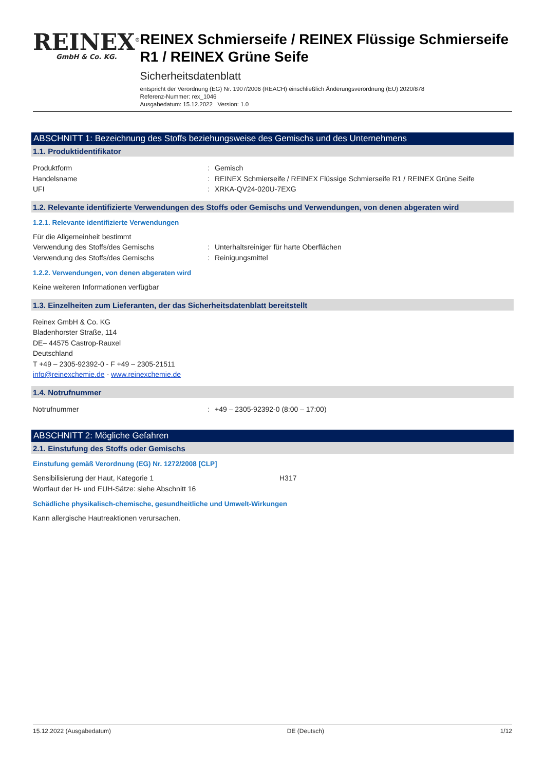REINEX<sup>®</sup>
GmbH & Co. KG.
REINEX Schmierseife / REINEX Flüssige Schmierseife R1 / REINEX Grüne Seife
Sicherheitsdatenblatt
entspricht der Verordnung (EG) Nr. 1907/2006 (REACH) einschließlich Änderungsverordnung (EU) 2020/878
Referenz-Nummer: rex_1046
Ausgabedatum: 15.12.2022 Version: 1.0
ABSCHNITT 1: Bezeichnung des Stoffs beziehungsweise des Gemischs und des Unternehmens
1.1. Produktidentifikator
Produktform : Gemisch
Handelsname : REINEX Schmierseife / REINEX Flüssige Schmierseife R1 / REINEX Grüne Seife
UFI : XRKA-QV24-020U-7EXG
1.2. Relevante identifizierte Verwendungen des Stoffs oder Gemischs und Verwendungen, von denen abgeraten wird
1.2.1. Relevante identifizierte Verwendungen
Für die Allgemeinheit bestimmt
Verwendung des Stoffs/des Gemischs : Unterhaltsreiniger für harte Oberflächen
Verwendung des Stoffs/des Gemischs : Reinigungsmittel
1.2.2. Verwendungen, von denen abgeraten wird
Keine weiteren Informationen verfügbar
1.3. Einzelheiten zum Lieferanten, der das Sicherheitsdatenblatt bereitstellt
Reinex GmbH & Co. KG
Bladenhorster Straße, 114
DE– 44575 Castrop-Rauxel
Deutschland
T +49 – 2305-92392-0 - F +49 – 2305-21511
info@reinexchemie.de - www.reinexchemie.de
1.4. Notrufnummer
Notrufnummer : +49 – 2305-92392-0 (8:00 – 17:00)
ABSCHNITT 2: Mögliche Gefahren
2.1. Einstufung des Stoffs oder Gemischs
Einstufung gemäß Verordnung (EG) Nr. 1272/2008 [CLP]
Sensibilisierung der Haut, Kategorie 1 H317
Wortlaut der H- und EUH-Sätze: siehe Abschnitt 16
Schädliche physikalisch-chemische, gesundheitliche und Umwelt-Wirkungen
Kann allergische Hautreaktionen verursachen.
15.12.2022 (Ausgabedatum) DE (Deutsch) 1/12